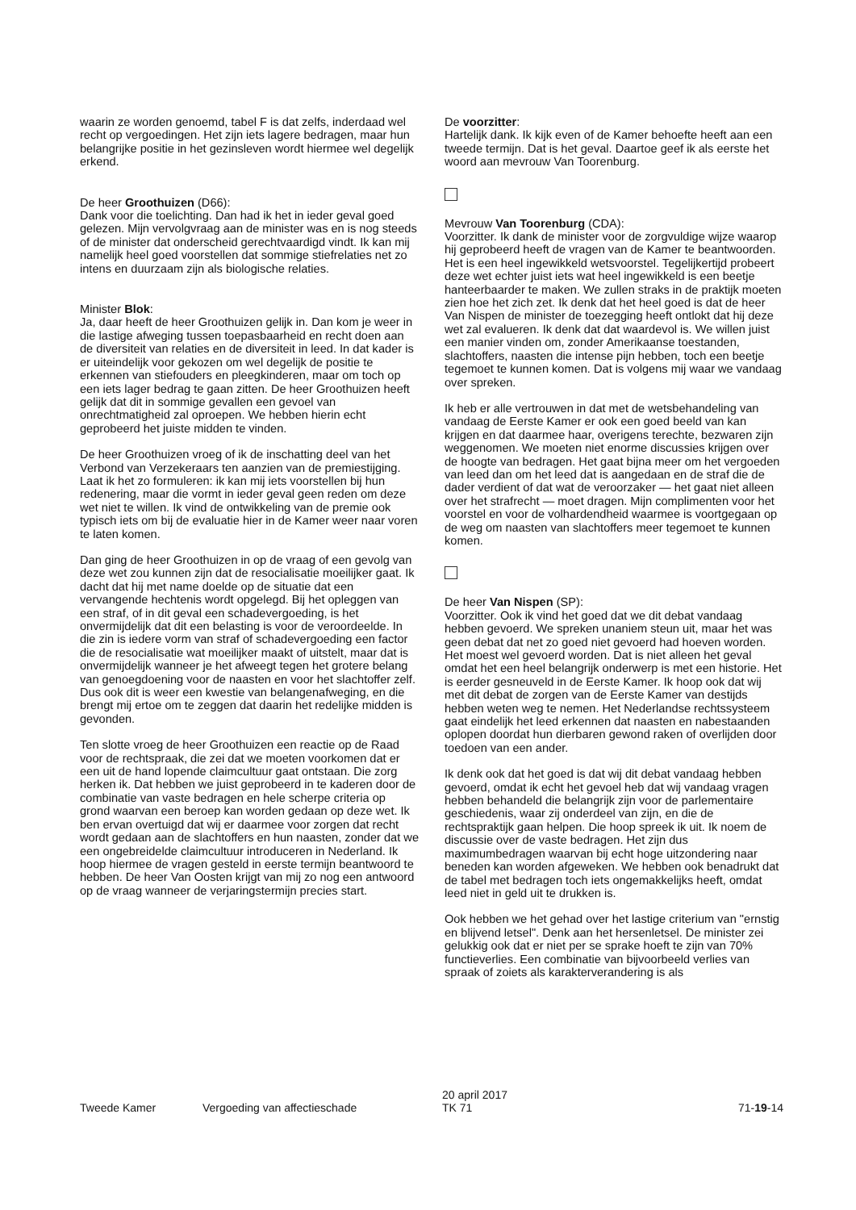waarin ze worden genoemd, tabel F is dat zelfs, inderdaad wel recht op vergoedingen. Het zijn iets lagere bedragen, maar hun belangrijke positie in het gezinsleven wordt hiermee wel degelijk erkend.
De heer Groothuizen (D66):
Dank voor die toelichting. Dan had ik het in ieder geval goed gelezen. Mijn vervolgvraag aan de minister was en is nog steeds of de minister dat onderscheid gerechtvaardigd vindt. Ik kan mij namelijk heel goed voorstellen dat sommige stiefrelaties net zo intens en duurzaam zijn als biologische relaties.
Minister Blok:
Ja, daar heeft de heer Groothuizen gelijk in. Dan kom je weer in die lastige afweging tussen toepasbaarheid en recht doen aan de diversiteit van relaties en de diversiteit in leed. In dat kader is er uiteindelijk voor gekozen om wel degelijk de positie te erkennen van stiefouders en pleegkinderen, maar om toch op een iets lager bedrag te gaan zitten. De heer Groothuizen heeft gelijk dat dit in sommige gevallen een gevoel van onrechtmatigheid zal oproepen. We hebben hierin echt geprobeerd het juiste midden te vinden.
De heer Groothuizen vroeg of ik de inschatting deel van het Verbond van Verzekeraars ten aanzien van de premiestijging. Laat ik het zo formuleren: ik kan mij iets voorstellen bij hun redenering, maar die vormt in ieder geval geen reden om deze wet niet te willen. Ik vind de ontwikkeling van de premie ook typisch iets om bij de evaluatie hier in de Kamer weer naar voren te laten komen.
Dan ging de heer Groothuizen in op de vraag of een gevolg van deze wet zou kunnen zijn dat de resocialisatie moeilijker gaat. Ik dacht dat hij met name doelde op de situatie dat een vervangende hechtenis wordt opgelegd. Bij het opleggen van een straf, of in dit geval een schadevergoeding, is het onvermijdelijk dat dit een belasting is voor de veroordeelde. In die zin is iedere vorm van straf of schadevergoeding een factor die de resocialisatie wat moeilijker maakt of uitstelt, maar dat is onvermijdelijk wanneer je het afweegt tegen het grotere belang van genoegdoening voor de naasten en voor het slachtoffer zelf. Dus ook dit is weer een kwestie van belangenafweging, en die brengt mij ertoe om te zeggen dat daarin het redelijke midden is gevonden.
Ten slotte vroeg de heer Groothuizen een reactie op de Raad voor de rechtspraak, die zei dat we moeten voorkomen dat er een uit de hand lopende claimcultuur gaat ontstaan. Die zorg herken ik. Dat hebben we juist geprobeerd in te kaderen door de combinatie van vaste bedragen en hele scherpe criteria op grond waarvan een beroep kan worden gedaan op deze wet. Ik ben ervan overtuigd dat wij er daarmee voor zorgen dat recht wordt gedaan aan de slachtoffers en hun naasten, zonder dat we een ongebreidelde claimcultuur introduceren in Nederland. Ik hoop hiermee de vragen gesteld in eerste termijn beantwoord te hebben. De heer Van Oosten krijgt van mij zo nog een antwoord op de vraag wanneer de verjaringstermijn precies start.
De voorzitter:
Hartelijk dank. Ik kijk even of de Kamer behoefte heeft aan een tweede termijn. Dat is het geval. Daartoe geef ik als eerste het woord aan mevrouw Van Toorenburg.
Mevrouw Van Toorenburg (CDA):
Voorzitter. Ik dank de minister voor de zorgvuldige wijze waarop hij geprobeerd heeft de vragen van de Kamer te beantwoorden. Het is een heel ingewikkeld wetsvoorstel. Tegelijkertijd probeert deze wet echter juist iets wat heel ingewikkeld is een beetje hanteerbaarder te maken. We zullen straks in de praktijk moeten zien hoe het zich zet. Ik denk dat het heel goed is dat de heer Van Nispen de minister de toezegging heeft ontlokt dat hij deze wet zal evalueren. Ik denk dat dat waardevol is. We willen juist een manier vinden om, zonder Amerikaanse toestanden, slachtoffers, naasten die intense pijn hebben, toch een beetje tegemoet te kunnen komen. Dat is volgens mij waar we vandaag over spreken.
Ik heb er alle vertrouwen in dat met de wetsbehandeling van vandaag de Eerste Kamer er ook een goed beeld van kan krijgen en dat daarmee haar, overigens terechte, bezwaren zijn weggenomen. We moeten niet enorme discussies krijgen over de hoogte van bedragen. Het gaat bijna meer om het vergoeden van leed dan om het leed dat is aangedaan en de straf die de dader verdient of dat wat de veroorzaker — het gaat niet alleen over het strafrecht — moet dragen. Mijn complimenten voor het voorstel en voor de volhardendheid waarmee is voortgegaan op de weg om naasten van slachtoffers meer tegemoet te kunnen komen.
De heer Van Nispen (SP):
Voorzitter. Ook ik vind het goed dat we dit debat vandaag hebben gevoerd. We spreken unaniem steun uit, maar het was geen debat dat net zo goed niet gevoerd had hoeven worden. Het moest wel gevoerd worden. Dat is niet alleen het geval omdat het een heel belangrijk onderwerp is met een historie. Het is eerder gesneuveld in de Eerste Kamer. Ik hoop ook dat wij met dit debat de zorgen van de Eerste Kamer van destijds hebben weten weg te nemen. Het Nederlandse rechtssysteem gaat eindelijk het leed erkennen dat naasten en nabestaanden oplopen doordat hun dierbaren gewond raken of overlijden door toedoen van een ander.
Ik denk ook dat het goed is dat wij dit debat vandaag hebben gevoerd, omdat ik echt het gevoel heb dat wij vandaag vragen hebben behandeld die belangrijk zijn voor de parlementaire geschiedenis, waar zij onderdeel van zijn, en die de rechtspraktijk gaan helpen. Die hoop spreek ik uit. Ik noem de discussie over de vaste bedragen. Het zijn dus maximumbedragen waarvan bij echt hoge uitzondering naar beneden kan worden afgeweken. We hebben ook benadrukt dat de tabel met bedragen toch iets ongemakkelijks heeft, omdat leed niet in geld uit te drukken is.
Ook hebben we het gehad over het lastige criterium van "ernstig en blijvend letsel". Denk aan het hersenletsel. De minister zei gelukkig ook dat er niet per se sprake hoeft te zijn van 70% functieverlies. Een combinatie van bijvoorbeeld verlies van spraak of zoiets als karakterverandering is als
Tweede Kamer Vergoeding van affectieschade 20 april 2017
TK 71 71-19-14